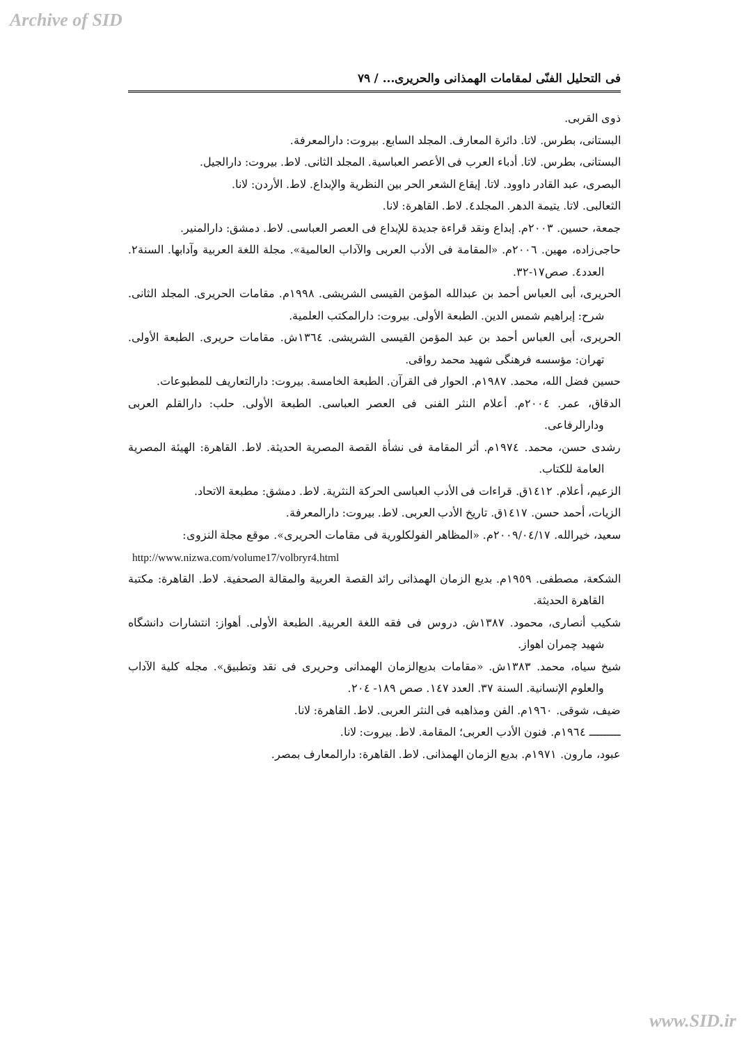Archive of SID
فی التحلیل الفنّی لمقامات الهمذانی والحریری... / ٧٩
ذوی القربی.
البستانی، بطرس. لاتا. دائرة المعارف. المجلد السابع. بیروت: دارالمعرفة.
البستانی، بطرس. لاتا. أدباء العرب فی الأعصر العباسیة. المجلد الثانی. لاط. بیروت: دارالجیل.
البصری، عبد القادر داوود. لاتا. إیقاع الشعر الحر بین النظریة والإبداع. لاط. الأردن: لانا.
الثعالبی. لاتا. یتیمة الدهر. المجلد٤. لاط. القاهرة: لانا.
جمعة، حسین. ٢٠٠٣م. إبداع ونقد قراءة جدیدة للإبداع فی العصر العباسی. لاط. دمشق: دارالمنیر.
حاجی‌زاده، مهین. ٢٠٠٦م. «المقامة فی الأدب العربی والآداب العالمیة». مجلة اللغة العربیة وآدابها. السنة٢. العدد٤. صص١٧-٣٢.
الحریری، أبی العباس أحمد بن عبدالله المؤمن القیسی الشریشی. ١٩٩٨م. مقامات الحریری. المجلد الثانی. شرح: إبراهیم شمس الدین. الطبعة الأولی. بیروت: دارالمکتب العلمیة.
الحریری، أبی العباس أحمد بن عبد المؤمن القیسی الشریشی. ١٣٦٤ش. مقامات حریری. الطبعة الأولی. تهران: مؤسسه فرهنگی شهید محمد رواقی.
حسین فضل الله، محمد. ١٩٨٧م. الحوار فی القرآن. الطبعة الخامسة. بیروت: دارالتعاریف للمطبوعات.
الدقاق، عمر. ٢٠٠٤م. أعلام النثر الفنی فی العصر العباسی. الطبعة الأولی. حلب: دارالقلم العربی ودارالرفاعی.
رشدی حسن، محمد. ١٩٧٤م. أثر المقامة فی نشأة القصة المصریة الحدیثة. لاط. القاهرة: الهیئة المصریة العامة للکتاب.
الزعیم، أعلام. ١٤١٢ق. قراءات فی الأدب العباسی الحرکة النثریة. لاط. دمشق: مطبعة الاتحاد.
الزیات، أحمد حسن. ١٤١٧ق. تاریخ الأدب العربی. لاط. بیروت: دارالمعرفة.
سعید، خیرالله. ٢٠٠٩/٠٤/١٧م. «المظاهر الفولکلوریة فی مقامات الحریری». موقع مجلة النزوی:
http://www.nizwa.com/volume17/volbryr4.html
الشکعة، مصطفی. ١٩٥٩م. بدیع الزمان الهمذانی رائد القصة العربیة والمقالة الصحفیة. لاط. القاهرة: مکتبة القاهرة الحدیثة.
شکیب أنصاری، محمود. ١٣٨٧ش. دروس فی فقه اللغة العربیة. الطبعة الأولی. أهواز: انتشارات دانشگاه شهید چمران اهواز.
شیخ سیاه، محمد. ١٣٨٣ش. «مقامات بدیع‌الزمان الهمدانی وحریری فی نقد وتطبیق». مجله کلیة الآداب والعلوم الإنسانیة. السنة ٣٧. العدد ١٤٧. صص ١٨٩- ٢٠٤.
ضیف، شوقی. ١٩٦٠م. الفن ومذاهبه فی النثر العربی. لاط. القاهرة: لانا.
ـــــــــ ١٩٦٤م. فنون الأدب العربی؛ المقامة. لاط. بیروت: لانا.
عبود، مارون. ١٩٧١م. بدیع الزمان الهمذانی. لاط. القاهرة: دارالمعارف بمصر.
www.SID.ir